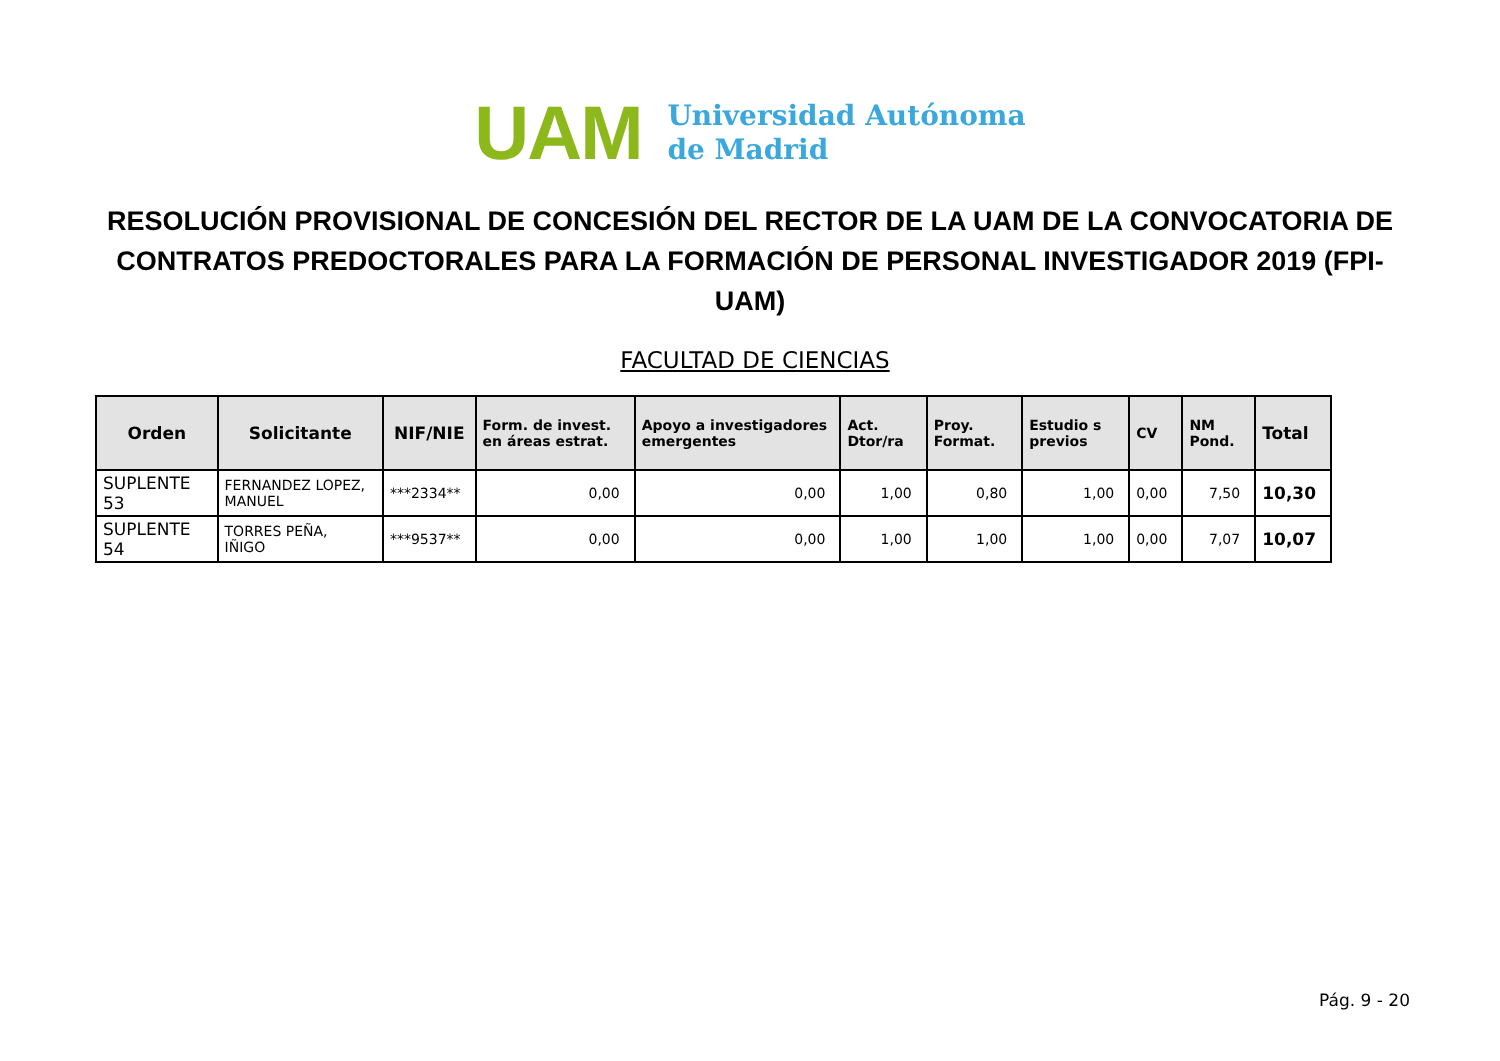UAM
Universidad Autónoma
de Madrid
RESOLUCIÓN PROVISIONAL DE CONCESIÓN DEL RECTOR DE LA UAM DE LA CONVOCATORIA DE CONTRATOS PREDOCTORALES PARA LA FORMACIÓN DE PERSONAL INVESTIGADOR 2019 (FPI-UAM)
FACULTAD DE CIENCIAS
| Orden | Solicitante | NIF/NIE | Form. de invest. en áreas estrat. | Apoyo a investigadores emergentes | Act. Dtor/ra | Proy. Format. | Estudio s previos | CV | NM Pond. | Total |
| --- | --- | --- | --- | --- | --- | --- | --- | --- | --- | --- |
| SUPLENTE 53 | FERNANDEZ LOPEZ, MANUEL | ***2334** | 0,00 | 0,00 | 1,00 | 0,80 | 1,00 | 0,00 | 7,50 | 10,30 |
| SUPLENTE 54 | TORRES PEÑA, IÑIGO | ***9537** | 0,00 | 0,00 | 1,00 | 1,00 | 1,00 | 0,00 | 7,07 | 10,07 |
Pág. 9 - 20